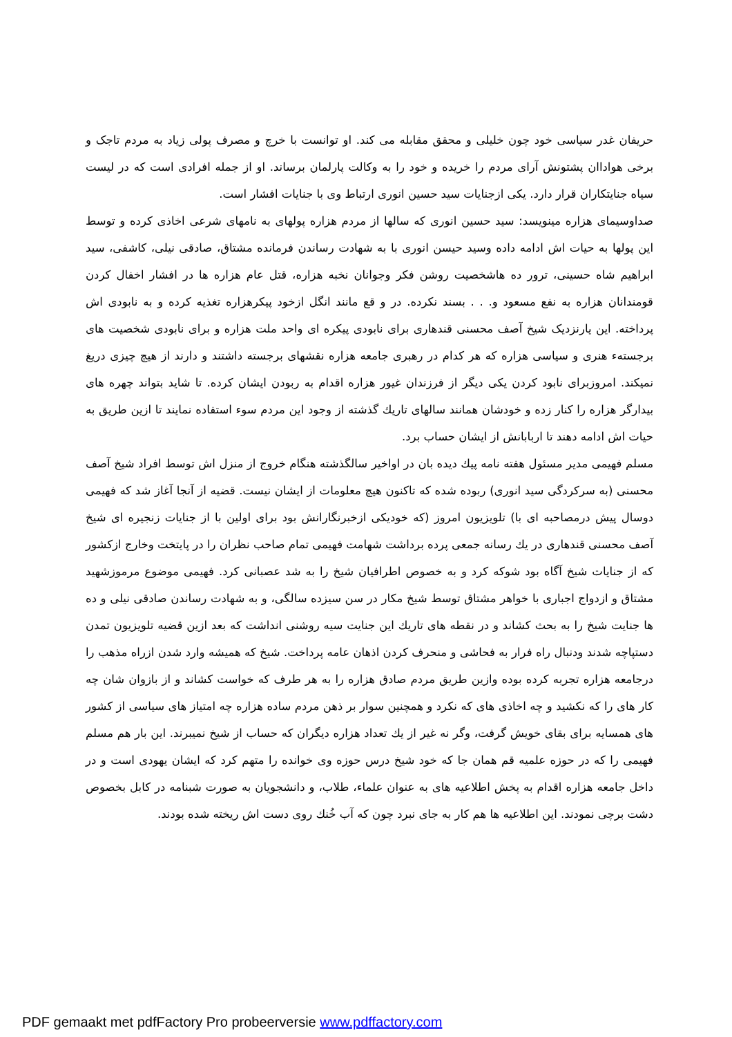حریفان غدر سیاسی خود چون خلیلی و محقق مقابله می کند. او توانست با خرچ و مصرف پولی زیاد به مردم تاجک و برخی هواداان پشتونش آرای مردم را خریده و خود را به وکالت پارلمان برساند. او از جمله افرادی است که در لیست سیاه جنایتکاران قرار دارد. یکی ازجنایات سید حسین انوری ارتباط وی با جنایات افشار است.
صداوسیمای هزاره مینویسد: سید حسین انوری که سالها از مردم هزاره پولهای به نامهای شرعی اخاذی کرده و توسط این پولها به حیات اش ادامه داده وسید حیسن انوری با به شهادت رساندن فرمانده مشتاق، صادقی نیلی، کاشفی، سید ابراهیم شاه حسینی، ترور ده هاشخصیت روشن فکر وجوانان نخبه هزاره، قتل عام هزاره ها در افشار اخفال کردن قومندانان هزاره به نفع مسعود و. . . بسند نکرده. در و قع مانند انگل ازخود پیکرهزاره تغذیه کرده و به نابودی اش پرداخته. این یارنزدیک شیخ آصف محسنی قندهاری برای نابودی پیکره ای واحد ملت هزاره و برای نابودی شخصیت های برجستهء هنری و سیاسی هزاره که هر کدام در رهبری جامعه هزاره نقشهای برجسته داشتند و دارند از هیچ چیزی دریغ نمیکند. امروزبرای نابود کردن یکی دیگر از فرزندان غیور هزاره اقدام به ربودن ایشان کرده. تا شاید بتواند چهره های بیدارگر هزاره را کنار زده و خودشان همانند سالهای تاریك گذشته از وجود این مردم سوء استفاده نمایند تا ازین طریق به حیات اش ادامه دهند تا اربابانش از ایشان حساب برد.
مسلم فهیمی مدیر مسئول هفته نامه پیك دیده بان در اواخیر سالگذشته هنگام خروج از منزل اش توسط افراد شیخ آصف محسنی (به سرکردگی سید انوری) ربوده شده که تاکنون هیچ معلومات از ایشان نیست. قضیه از آنجا آغاز شد که فهیمی دوسال پیش درمصاحبه ای با) تلویزیون امروز (که خودیکی ازخبرنگارانش بود برای اولین با از جنایات زنجیره ای شیخ آصف محسنی قندهاری در یك رسانه جمعی پرده برداشت شهامت فهیمی تمام صاحب نظران را در پایتخت وخارج ازکشور که از جنایات شیخ آگاه بود شوکه کرد و به خصوص اطرافیان شیخ را به شد عصبانی کرد. فهیمی موضوع مرموزشهید مشتاق و ازدواج اجباری با خواهر مشتاق توسط شیخ مکار در سن سیزده سالگی، و به شهادت رساندن صادقی نیلی و ده ها جنایت شیخ را به بحث کشاند و در نقطه های تاریك این جنایت سیه روشنی انداشت که بعد ازین قضیه تلویزیون تمدن دستپاچه شدند ودنبال راه فرار به فحاشی و منحرف کردن اذهان عامه پرداخت. شیخ که همیشه وارد شدن ازراه مذهب را درجامعه هزاره تجربه کرده بوده وازین طریق مردم صادق هزاره را به هر طرف که خواست کشاند و از بازوان شان چه کار های را که نکشید و چه اخاذی های که نکرد و همچنین سوار بر ذهن مردم ساده هزاره چه امتیاز های سیاسی از کشور های همسایه برای بقای خویش گرفت، وگر نه غیر از یك تعداد هزاره دیگران که حساب از شیخ نمیبرند. این بار هم مسلم فهیمی را که در حوزه علمیه قم همان جا که خود شیخ درس حوزه وی خوانده را متهم کرد که ایشان یهودی است و در داخل جامعه هزاره اقدام به پخش اطلاعیه های به عنوان علماء، طلاب، و دانشجویان به صورت شبنامه در کابل بخصوص دشت برچی نمودند. این اطلاعیه ها هم کار به جای نبرد چون که آب خُنك روی دست اش ریخته شده بودند.
PDF gemaakt met pdfFactory Pro probeerversie www.pdffactory.com